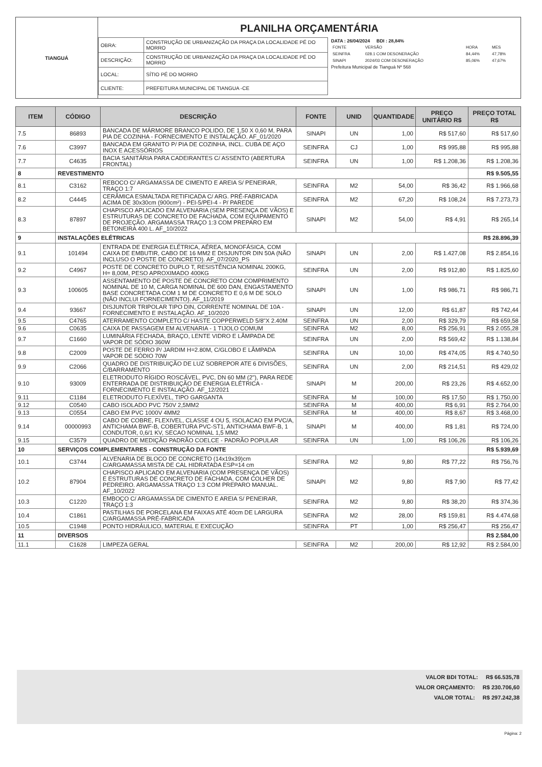TIANGUÁ
PLANILHA ORÇAMENTÁRIA
| OBRA: | CONSTRUÇÃO DE URBANIZAÇÃO DA PRAÇA DA LOCALIDADE PÉ DO MORRO |
| DESCRIÇÃO: | CONSTRUÇÃO DE URBANIZAÇÃO DA PRAÇA DA LOCALIDADE PÉ DO MORRO |
| LOCAL: | SÍTIO PÉ DO MORRO |
| CLIENTE: | PREFEITURA MUNICIPAL DE TIANGUA -CE |
DATA : 26/04/2024 BDI : 28,84%
| FONTE | VERSÃO | HORA | MES |
| SEINFRA | 028.1 COM DESONERAÇÃO | 84,44% | 47,78% |
| SINAPI | 2024/03 COM DESONERAÇÃO | 85,06% | 47,67% |
Prefeitura Municipal de Tianguá Nº 568
| ITEM | CÓDIGO | DESCRIÇÃO | FONTE | UNID | QUANTIDADE | PREÇO UNITÁRIO R$ | PREÇO TOTAL R$ |
| --- | --- | --- | --- | --- | --- | --- | --- |
| 7.5 | 86893 | BANCADA DE MÁRMORE BRANCO POLIDO, DE 1,50 X 0,60 M, PARA PIA DE COZINHA - FORNECIMENTO E INSTALAÇÃO. AF_01/2020 | SINAPI | UN | 1,00 | R$ 517,60 | R$ 517,60 |
| 7.6 | C3997 | BANCADA EM GRANITO P/ PIA DE COZINHA, INCL. CUBA DE AÇO INOX E ACESSÓRIOS | SEINFRA | CJ | 1,00 | R$ 995,88 | R$ 995,88 |
| 7.7 | C4635 | BACIA SANITÁRIA PARA CADEIRANTES C/ ASSENTO (ABERTURA FRONTAL) | SEINFRA | UN | 1,00 | R$ 1.208,36 | R$ 1.208,36 |
| 8 | REVESTIMENTO | | | | | | R$ 9.505,55 |
| 8.1 | C3162 | REBOCO C/ ARGAMASSA DE CIMENTO E AREIA S/ PENEIRAR, TRAÇO 1:7 | SEINFRA | M2 | 54,00 | R$ 36,42 | R$ 1.966,68 |
| 8.2 | C4445 | CERÂMICA ESMALTADA RETIFICADA C/ ARG. PRÉ-FABRICADA ACIMA DE 30x30cm (900cm²) - PEI-5/PEI-4 - P/ PAREDE | SEINFRA | M2 | 67,20 | R$ 108,24 | R$ 7.273,73 |
| 8.3 | 87897 | CHAPISCO APLICADO EM ALVENARIA (SEM PRESENÇA DE VÃOS) E ESTRUTURAS DE CONCRETO DE FACHADA, COM EQUIPAMENTO DE PROJEÇÃO. ARGAMASSA TRAÇO 1:3 COM PREPARO EM BETONEIRA 400 L. AF_10/2022 | SINAPI | M2 | 54,00 | R$ 4,91 | R$ 265,14 |
| 9 | INSTALAÇÕES ELÉTRICAS | | | | | | R$ 28.896,39 |
| 9.1 | 101494 | ENTRADA DE ENERGIA ELÉTRICA, AÉREA, MONOFÁSICA, COM CAIXA DE EMBUTIR, CABO DE 16 MM2 E DISJUNTOR DIN 50A (NÃO INCLUSO O POSTE DE CONCRETO). AF_07/2020_PS | SINAPI | UN | 2,00 | R$ 1.427,08 | R$ 2.854,16 |
| 9.2 | C4967 | POSTE DE CONCRETO DUPLO T, RESISTÊNCIA NOMINAL 200KG, H= 8,00M, PESO APROXIMADO 400KG | SEINFRA | UN | 2,00 | R$ 912,80 | R$ 1.825,60 |
| 9.3 | 100605 | ASSENTAMENTO DE POSTE DE CONCRETO COM COMPRIMENTO NOMINAL DE 10 M, CARGA NOMINAL DE 600 DAN, ENGASTAMENTO BASE CONCRETADA COM 1 M DE CONCRETO E 0,6 M DE SOLO (NÃO INCLUI FORNECIMENTO). AF_11/2019 | SINAPI | UN | 1,00 | R$ 986,71 | R$ 986,71 |
| 9.4 | 93667 | DISJUNTOR TRIPOLAR TIPO DIN, CORRENTE NOMINAL DE 10A - FORNECIMENTO E INSTALAÇÃO. AF_10/2020 | SINAPI | UN | 12,00 | R$ 61,87 | R$ 742,44 |
| 9.5 | C4765 | ATERRAMENTO COMPLETO C/ HASTE COPPERWELD 5/8"X 2.40M | SEINFRA | UN | 2,00 | R$ 329,79 | R$ 659,58 |
| 9.6 | C0635 | CAIXA DE PASSAGEM EM ALVENARIA - 1 TIJOLO COMUM | SEINFRA | M2 | 8,00 | R$ 256,91 | R$ 2.055,28 |
| 9.7 | C1660 | LUMINÁRIA FECHADA, BRAÇO, LENTE VIDRO E LÂMPADA DE VAPOR DE SÓDIO 360W | SEINFRA | UN | 2,00 | R$ 569,42 | R$ 1.138,84 |
| 9.8 | C2009 | POSTE DE FERRO P/ JARDIM H=2.80M, C/GLOBO E LÂMPADA VAPOR DE SÓDIO 70W | SEINFRA | UN | 10,00 | R$ 474,05 | R$ 4.740,50 |
| 9.9 | C2066 | QUADRO DE DISTRIBUIÇÃO DE LUZ SOBREPOR ATE 6 DIVISÕES, C/BARRAMENTO | SEINFRA | UN | 2,00 | R$ 214,51 | R$ 429,02 |
| 9.10 | 93009 | ELETRODUTO RÍGIDO ROSCÁVEL, PVC, DN 60 MM (2"), PARA REDE ENTERRADA DE DISTRIBUIÇÃO DE ENERGIA ELÉTRICA - FORNECIMENTO E INSTALAÇÃO. AF_12/2021 | SINAPI | M | 200,00 | R$ 23,26 | R$ 4.652,00 |
| 9.11 | C1184 | ELETRODUTO FLEXÍVEL, TIPO GARGANTA | SEINFRA | M | 100,00 | R$ 17,50 | R$ 1.750,00 |
| 9.12 | C0540 | CABO ISOLADO PVC 750V 2,5MM2 | SEINFRA | M | 400,00 | R$ 6,91 | R$ 2.764,00 |
| 9.13 | C0554 | CABO EM PVC 1000V 4MM2 | SEINFRA | M | 400,00 | R$ 8,67 | R$ 3.468,00 |
| 9.14 | 00000993 | CABO DE COBRE, FLEXIVEL, CLASSE 4 OU 5, ISOLACAO EM PVC/A, ANTICHAMA BWF-B, COBERTURA PVC-ST1, ANTICHAMA BWF-B, 1 CONDUTOR, 0,6/1 KV, SECAO NOMINAL 1,5 MM2 | SINAPI | M | 400,00 | R$ 1,81 | R$ 724,00 |
| 9.15 | C3579 | QUADRO DE MEDIÇÃO PADRÃO COELCE - PADRÃO POPULAR | SEINFRA | UN | 1,00 | R$ 106,26 | R$ 106,26 |
| 10 | SERVIÇOS COMPLEMENTARES - CONSTRUÇÃO DA FONTE | | | | | | R$ 5.939,69 |
| 10.1 | C3744 | ALVENARIA DE BLOCO DE CONCRETO (14x19x39)cm C/ARGAMASSA MISTA DE CAL HIDRATADA ESP=14 cm | SEINFRA | M2 | 9,80 | R$ 77,22 | R$ 756,76 |
| 10.2 | 87904 | CHAPISCO APLICADO EM ALVENARIA (COM PRESENÇA DE VÃOS) E ESTRUTURAS DE CONCRETO DE FACHADA, COM COLHER DE PEDREIRO. ARGAMASSA TRAÇO 1:3 COM PREPARO MANUAL. AF_10/2022 | SINAPI | M2 | 9,80 | R$ 7,90 | R$ 77,42 |
| 10.3 | C1220 | EMBOÇO C/ ARGAMASSA DE CIMENTO E AREIA S/ PENEIRAR, TRAÇO 1:3 | SEINFRA | M2 | 9,80 | R$ 38,20 | R$ 374,36 |
| 10.4 | C1861 | PASTILHAS DE PORCELANA EM FAIXAS ATÉ 40cm DE LARGURA C/ARGAMASSA PRÉ-FABRICADA | SEINFRA | M2 | 28,00 | R$ 159,81 | R$ 4.474,68 |
| 10.5 | C1948 | PONTO HIDRÁULICO, MATERIAL E EXECUÇÃO | SEINFRA | PT | 1,00 | R$ 256,47 | R$ 256,47 |
| 11 | DIVERSOS | | | | | | R$ 2.584,00 |
| 11.1 | C1628 | LIMPEZA GERAL | SEINFRA | M2 | 200,00 | R$ 12,92 | R$ 2.584,00 |
VALOR BDI TOTAL: R$ 66.535,78
VALOR ORÇAMENTO: R$ 230.706,60
VALOR TOTAL: R$ 297.242,38
Página: 2